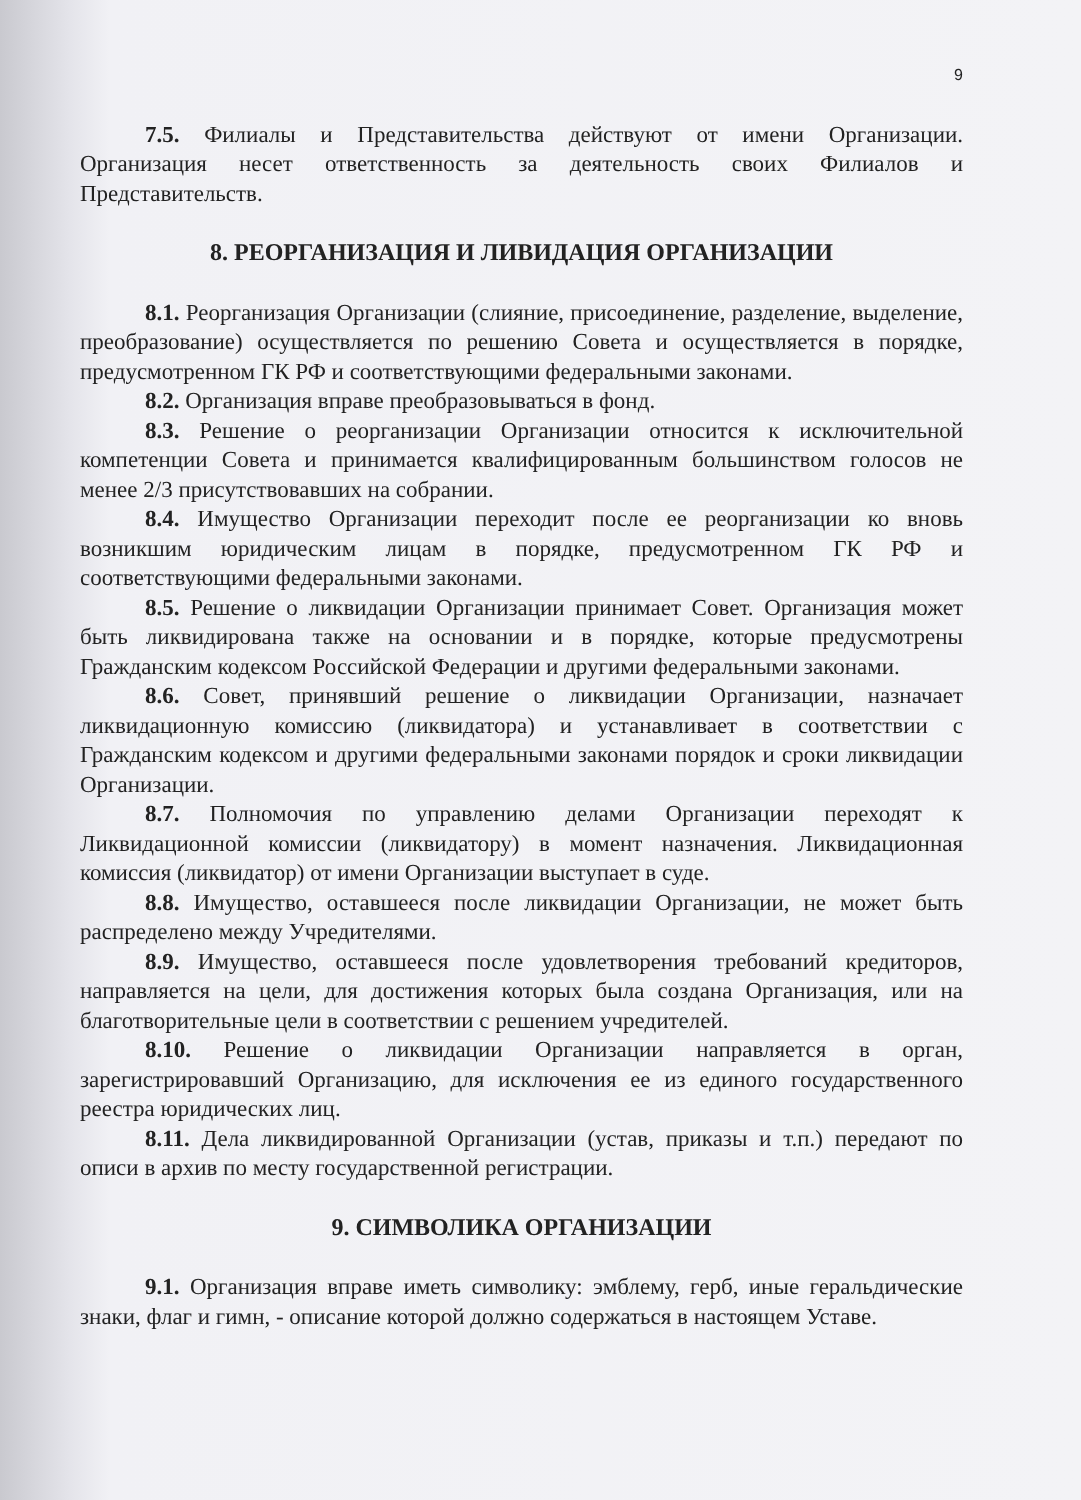9
7.5. Филиалы и Представительства действуют от имени Организации. Организация несет ответственность за деятельность своих Филиалов и Представительств.
8. РЕОРГАНИЗАЦИЯ И ЛИВИДАЦИЯ ОРГАНИЗАЦИИ
8.1. Реорганизация Организации (слияние, присоединение, разделение, выделение, преобразование) осуществляется по решению Совета и осуществляется в порядке, предусмотренном ГК РФ и соответствующими федеральными законами.
8.2. Организация вправе преобразовываться в фонд.
8.3. Решение о реорганизации Организации относится к исключительной компетенции Совета и принимается квалифицированным большинством голосов не менее 2/3 присутствовавших на собрании.
8.4. Имущество Организации переходит после ее реорганизации ко вновь возникшим юридическим лицам в порядке, предусмотренном ГК РФ и соответствующими федеральными законами.
8.5. Решение о ликвидации Организации принимает Совет. Организация может быть ликвидирована также на основании и в порядке, которые предусмотрены Гражданским кодексом Российской Федерации и другими федеральными законами.
8.6. Совет, принявший решение о ликвидации Организации, назначает ликвидационную комиссию (ликвидатора) и устанавливает в соответствии с Гражданским кодексом и другими федеральными законами порядок и сроки ликвидации Организации.
8.7. Полномочия по управлению делами Организации переходят к Ликвидационной комиссии (ликвидатору) в момент назначения. Ликвидационная комиссия (ликвидатор) от имени Организации выступает в суде.
8.8. Имущество, оставшееся после ликвидации Организации, не может быть распределено между Учредителями.
8.9. Имущество, оставшееся после удовлетворения требований кредиторов, направляется на цели, для достижения которых была создана Организация, или на благотворительные цели в соответствии с решением учредителей.
8.10. Решение о ликвидации Организации направляется в орган, зарегистрировавший Организацию, для исключения ее из единого государственного реестра юридических лиц.
8.11. Дела ликвидированной Организации (устав, приказы и т.п.) передают по описи в архив по месту государственной регистрации.
9. СИМВОЛИКА ОРГАНИЗАЦИИ
9.1. Организация вправе иметь символику: эмблему, герб, иные геральдические знаки, флаг и гимн, - описание которой должно содержаться в настоящем Уставе.